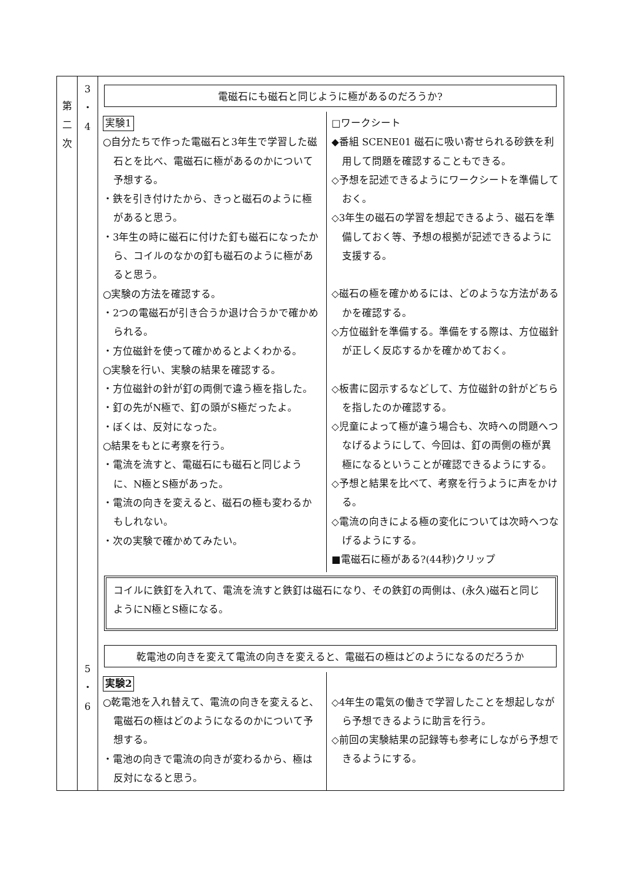| 第 二 次 | 3 ・ 4 5 ・ 6 | 電磁石にも磁石と同じように極があるのだろうか? 実験1 ○自分たちで作った電磁石と3年生で学習した磁石とを比べ、電磁石に極があるのかについて予想する。 ・鉄を引き付けたから、きっと磁石のように極があると思う。 ・3年生の時に磁石に付けた釘も磁石になったから、コイルのなかの釘も磁石のように極があると思う。 ○実験の方法を確認する。 ・2つの電磁石が引き合うか退け合うかで確かめられる。 ・方位磁針を使って確かめるとよくわかる。 ○実験を行い、実験の結果を確認する。 ・方位磁針の針が釘の両側で違う極を指した。 ・釘の先がN極で、釘の頭がS極だったよ。 ・ぼくは、反対になった。 ○結果をもとに考察を行う。 ・電流を流すと、電磁石にも磁石と同じように、N極とS極があった。 ・電流の向きを変えると、磁石の極も変わるかもしれない。 ・次の実験で確かめてみたい。 □ワークシート ◆番組 SCENE01 磁石に吸い寄せられる砂鉄を利用して問題を確認することもできる。 ◇予想を記述できるようにワークシートを準備しておく。 ◇3年生の磁石の学習を想起できるよう、磁石を準備しておく等、予想の根拠が記述できるように支援する。 ◇磁石の極を確かめるには、どのような方法があるかを確認する。 ◇方位磁針を準備する。準備をする際は、方位磁針が正しく反応するかを確かめておく。 ◇板書に図示するなどして、方位磁針の針がどちらを指したのか確認する。 ◇児童によって極が違う場合も、次時への問題へつなげるようにして、今回は、釘の両側の極が異極になるということが確認できるようにする。 ◇予想と結果を比べて、考察を行うように声をかける。 ◇電流の向きによる極の変化については次時へつなげるようにする。 ■電磁石に極がある?(44秒)クリップ コイルに鉄釘を入れて、電流を流すと鉄釘は磁石になり、その鉄釘の両側は、(永久)磁石と同じようにN極とS極になる。 乾電池の向きを変えて電流の向きを変えると、電磁石の極はどのようになるのだろうか 実験2 ○乾電池を入れ替えて、電流の向きを変えると、電磁石の極はどのようになるのかについて予想する。 ・電池の向きで電流の向きが変わるから、極は反対になると思う。 ◇4年生の電気の働きで学習したことを想起しながら予想できるように助言を行う。 ◇前回の実験結果の記録等も参考にしながら予想できるようにする。 |